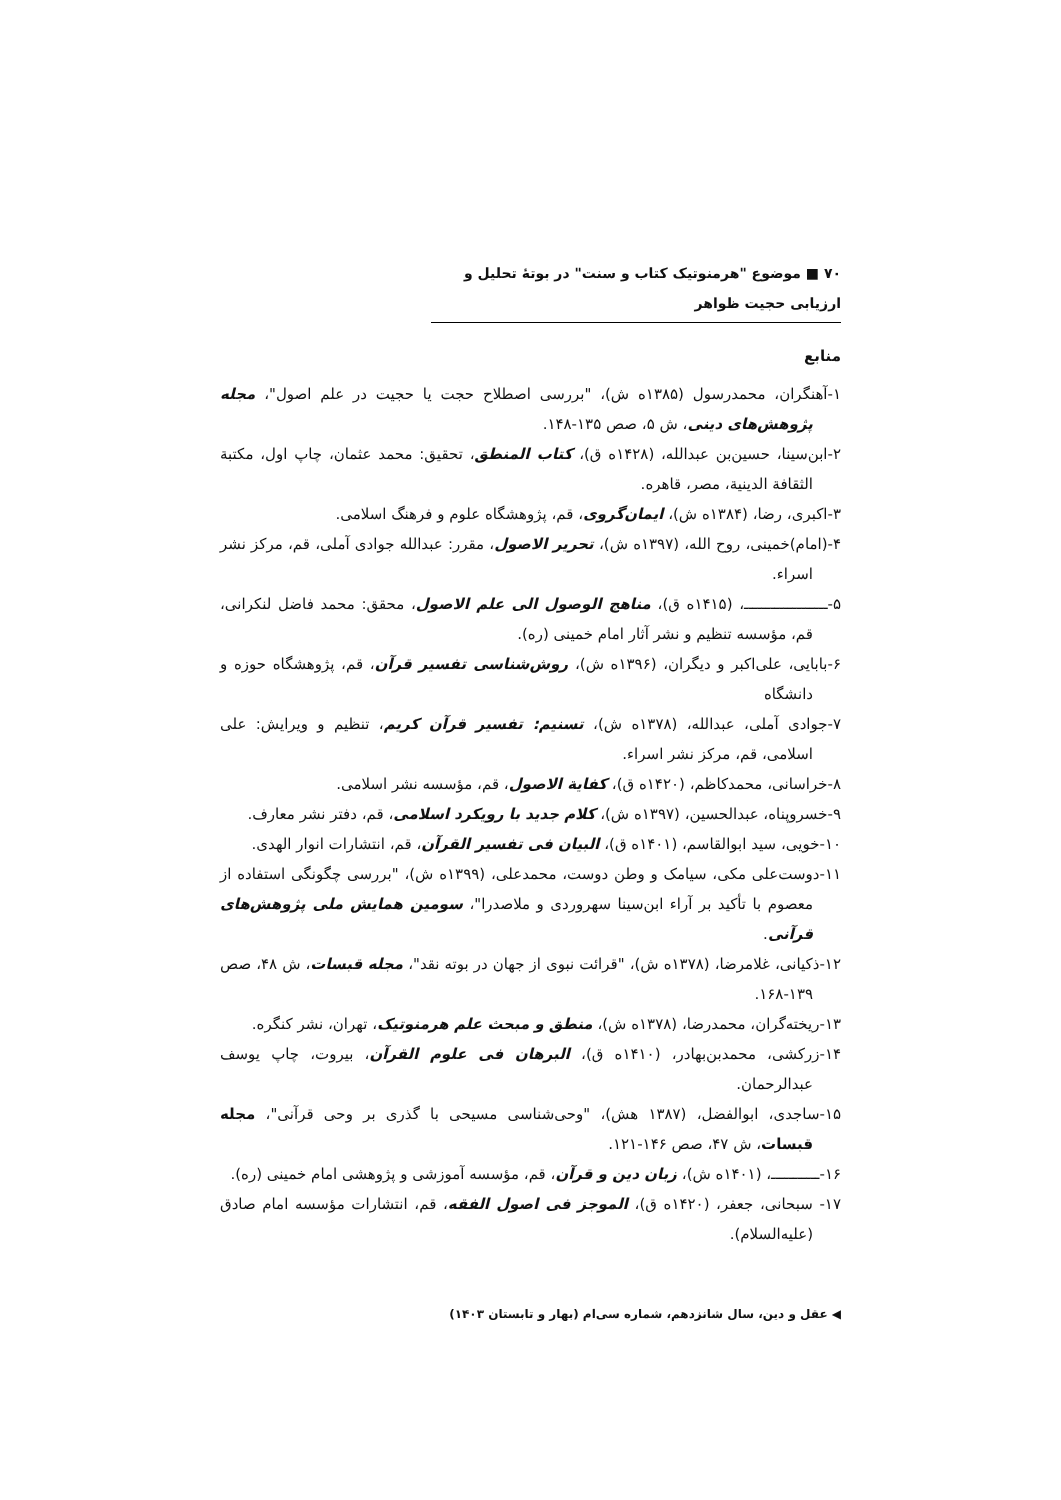۷۰ ■ موضوع "هرمنوتیک کتاب و سنت" در بوتهٔ تحلیل و ارزیابی حجیت ظواهر
منابع
۱-آهنگران، محمدرسول (۱۳۸۵ه ش)، "بررسی اصطلاح حجت یا حجیت در علم اصول"، مجله پژوهش‌های دینی، ش ۵، صص ۱۳۵-۱۴۸.
۲-ابن‌سینا، حسین‌بن عبدالله، (۱۴۲۸ه ق)، کتاب المنطق، تحقیق: محمد عثمان، چاپ اول، مکتبة الثقافة الدینیة، مصر، قاهره.
۳-اکبری، رضا، (۱۳۸۴ه ش)، ایمان‌گروی، قم، پژوهشگاه علوم و فرهنگ اسلامی.
۴-(امام)خمینی، روح الله، (۱۳۹۷ه ش)، تحریر الاصول، مقرر: عبدالله جوادی آملی، قم، مرکز نشر اسراء.
۵-ـــــــــــــــــــ، (۱۴۱۵ه ق)، مناهج الوصول الی علم الاصول، محقق: محمد فاضل لنکرانی، قم، مؤسسه تنظیم و نشر آثار امام خمینی (ره).
۶-بابایی، علی‌اکبر و دیگران، (۱۳۹۶ه ش)، روش‌شناسی تفسیر قرآن، قم، پژوهشگاه حوزه و دانشگاه
۷-جوادی آملی، عبدالله، (۱۳۷۸ه ش)، تسنیم: تفسیر قرآن کریم، تنظیم و ویرایش: علی اسلامی، قم، مرکز نشر اسراء.
۸-خراسانی، محمدکاظم، (۱۴۲۰ه ق)، کفایة الاصول، قم، مؤسسه نشر اسلامی.
۹-خسروپناه، عبدالحسین، (۱۳۹۷ه ش)، کلام جدید با رویکرد اسلامی، قم، دفتر نشر معارف.
۱۰-خویی، سید ابوالقاسم، (۱۴۰۱ه ق)، البیان فی تفسیر القرآن، قم، انتشارات انوار الهدی.
۱۱-دوست‌علی مکی، سیامک و وطن دوست، محمدعلی، (۱۳۹۹ه ش)، "بررسی چگونگی استفاده از معصوم با تأکید بر آراء ابن‌سینا سهروردی و ملاصدرا"، سومین همایش ملی پژوهش‌های قرآنی.
۱۲-ذکیانی، غلامرضا، (۱۳۷۸ه ش)، "قرائت نبوی از جهان در بوته نقد"، مجله قبسات، ش ۴۸، صص ۱۳۹-۱۶۸.
۱۳-ریخته‌گران، محمدرضا، (۱۳۷۸ه ش)، منطق و مبحث علم هرمنوتیک، تهران، نشر کنگره.
۱۴-زرکشی، محمدبن‌بهادر، (۱۴۱۰ه ق)، البرهان فی علوم القرآن، بیروت، چاپ یوسف عبدالرحمان.
۱۵-ساجدی، ابوالفضل، (۱۳۸۷ هش)، "وحی‌شناسی مسیحی با گذری بر وحی قرآنی"، مجله قبسات، ش ۴۷، صص ۱۴۶-۱۲۱.
۱۶-ـــــــــــ، (۱۴۰۱ه ش)، زبان دین و قرآن، قم، مؤسسه آموزشی و پژوهشی امام خمینی (ره).
۱۷- سبحانی، جعفر، (۱۴۲۰ه ق)، الموجز فی اصول الفقه، قم، انتشارات مؤسسه امام صادق (علیه‌السلام).
◀ عقل و دین، سال شانزدهم، شماره سی‌ام (بهار و تابستان ۱۴۰۳)